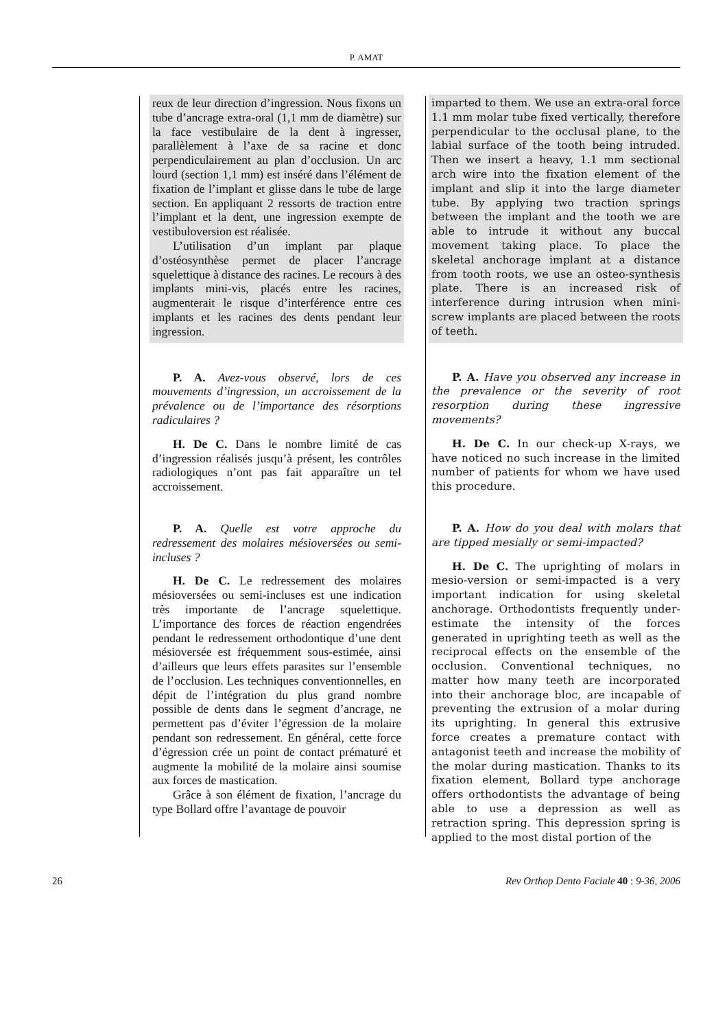P. AMAT
reux de leur direction d’ingression. Nous fixons un tube d’ancrage extra-oral (1,1 mm de diamètre) sur la face vestibulaire de la dent à ingresser, parallèlement à l’axe de sa racine et donc perpendiculairement au plan d’occlusion. Un arc lourd (section 1,1 mm) est inséré dans l’élément de fixation de l’implant et glisse dans le tube de large section. En appliquant 2 ressorts de traction entre l’implant et la dent, une ingression exempte de vestibuloversion est réalisée.
L’utilisation d’un implant par plaque d’ostéosynthèse permet de placer l’ancrage squelettique à distance des racines. Le recours à des implants mini-vis, placés entre les racines, augmenterait le risque d’interférence entre ces implants et les racines des dents pendant leur ingression.
P. A. Avez-vous observé, lors de ces mouvements d’ingression, un accroissement de la prévalence ou de l’importance des résorptions radiculaires ?
H. De C. Dans le nombre limité de cas d’ingression réalisés jusqu’à présent, les contrôles radiologiques n’ont pas fait apparaître un tel accroissement.
P. A. Quelle est votre approche du redressement des molaires mésioversées ou semi-incluses ?
H. De C. Le redressement des molaires mésioversées ou semi-incluses est une indication très importante de l’ancrage squelettique. L’importance des forces de réaction engendrées pendant le redressement orthodontique d’une dent mésioversée est fréquemment sous-estimée, ainsi d’ailleurs que leurs effets parasites sur l’ensemble de l’occlusion. Les techniques conventionnelles, en dépit de l’intégration du plus grand nombre possible de dents dans le segment d’ancrage, ne permettent pas d’éviter l’égression de la molaire pendant son redressement. En général, cette force d’égression crée un point de contact prématuré et augmente la mobilité de la molaire ainsi soumise aux forces de mastication.
Grâce à son élément de fixation, l’ancrage du type Bollard offre l’avantage de pouvoir
imparted to them. We use an extra-oral force 1.1 mm molar tube fixed vertically, therefore perpendicular to the occlusal plane, to the labial surface of the tooth being intruded. Then we insert a heavy, 1.1 mm sectional arch wire into the fixation element of the implant and slip it into the large diameter tube. By applying two traction springs between the implant and the tooth we are able to intrude it without any buccal movement taking place. To place the skeletal anchorage implant at a distance from tooth roots, we use an osteo-synthesis plate. There is an increased risk of interference during intrusion when mini-screw implants are placed between the roots of teeth.
P. A. Have you observed any increase in the prevalence or the severity of root resorption during these ingressive movements?
H. De C. In our check-up X-rays, we have noticed no such increase in the limited number of patients for whom we have used this procedure.
P. A. How do you deal with molars that are tipped mesially or semi-impacted?
H. De C. The uprighting of molars in mesio-version or semi-impacted is a very important indication for using skeletal anchorage. Orthodontists frequently under-estimate the intensity of the forces generated in uprighting teeth as well as the reciprocal effects on the ensemble of the occlusion. Conventional techniques, no matter how many teeth are incorporated into their anchorage bloc, are incapable of preventing the extrusion of a molar during its uprighting. In general this extrusive force creates a premature contact with antagonist teeth and increase the mobility of the molar during mastication. Thanks to its fixation element, Bollard type anchorage offers orthodontists the advantage of being able to use a depression as well as retraction spring. This depression spring is applied to the most distal portion of the
26 Rev Orthop Dento Faciale 40 : 9-36, 2006